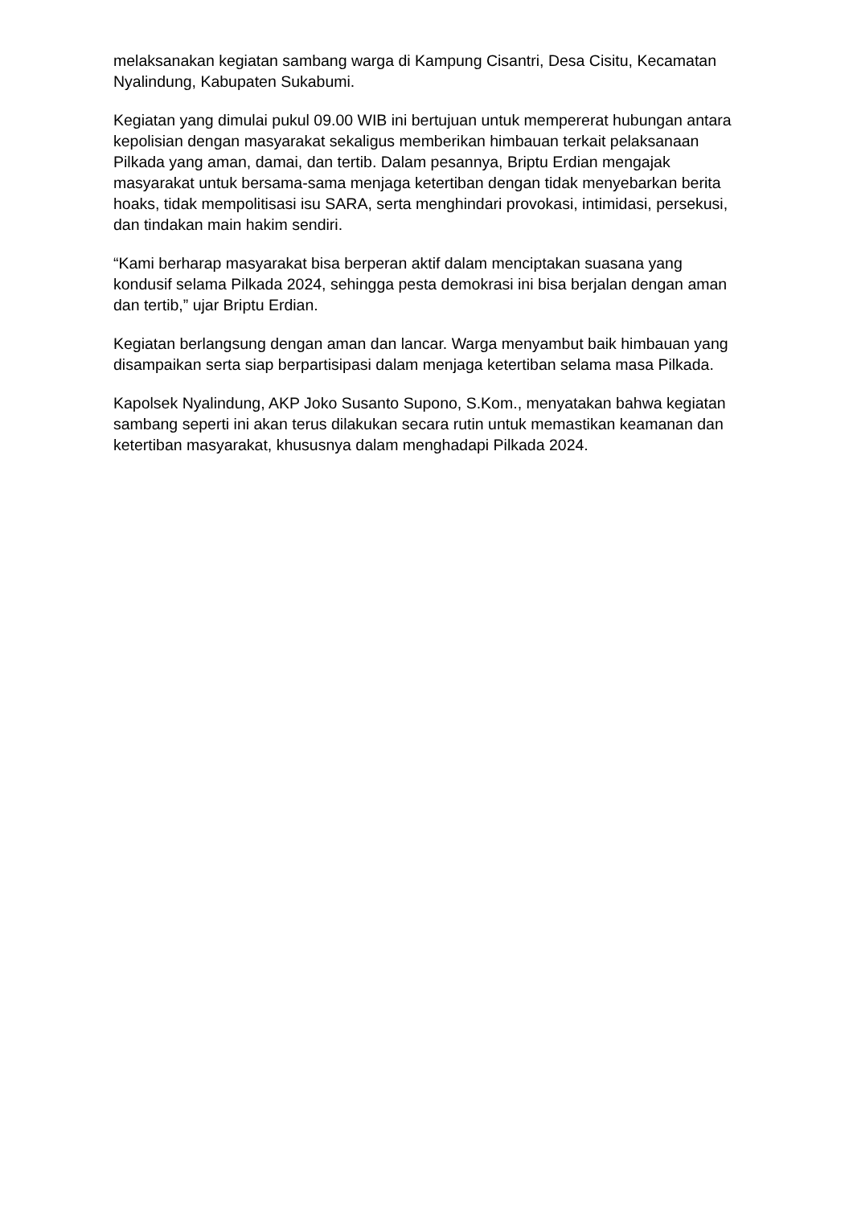melaksanakan kegiatan sambang warga di Kampung Cisantri, Desa Cisitu, Kecamatan Nyalindung, Kabupaten Sukabumi.
Kegiatan yang dimulai pukul 09.00 WIB ini bertujuan untuk mempererat hubungan antara kepolisian dengan masyarakat sekaligus memberikan himbauan terkait pelaksanaan Pilkada yang aman, damai, dan tertib. Dalam pesannya, Briptu Erdian mengajak masyarakat untuk bersama-sama menjaga ketertiban dengan tidak menyebarkan berita hoaks, tidak mempolitisasi isu SARA, serta menghindari provokasi, intimidasi, persekusi, dan tindakan main hakim sendiri.
“Kami berharap masyarakat bisa berperan aktif dalam menciptakan suasana yang kondusif selama Pilkada 2024, sehingga pesta demokrasi ini bisa berjalan dengan aman dan tertib,” ujar Briptu Erdian.
Kegiatan berlangsung dengan aman dan lancar. Warga menyambut baik himbauan yang disampaikan serta siap berpartisipasi dalam menjaga ketertiban selama masa Pilkada.
Kapolsek Nyalindung, AKP Joko Susanto Supono, S.Kom., menyatakan bahwa kegiatan sambang seperti ini akan terus dilakukan secara rutin untuk memastikan keamanan dan ketertiban masyarakat, khususnya dalam menghadapi Pilkada 2024.